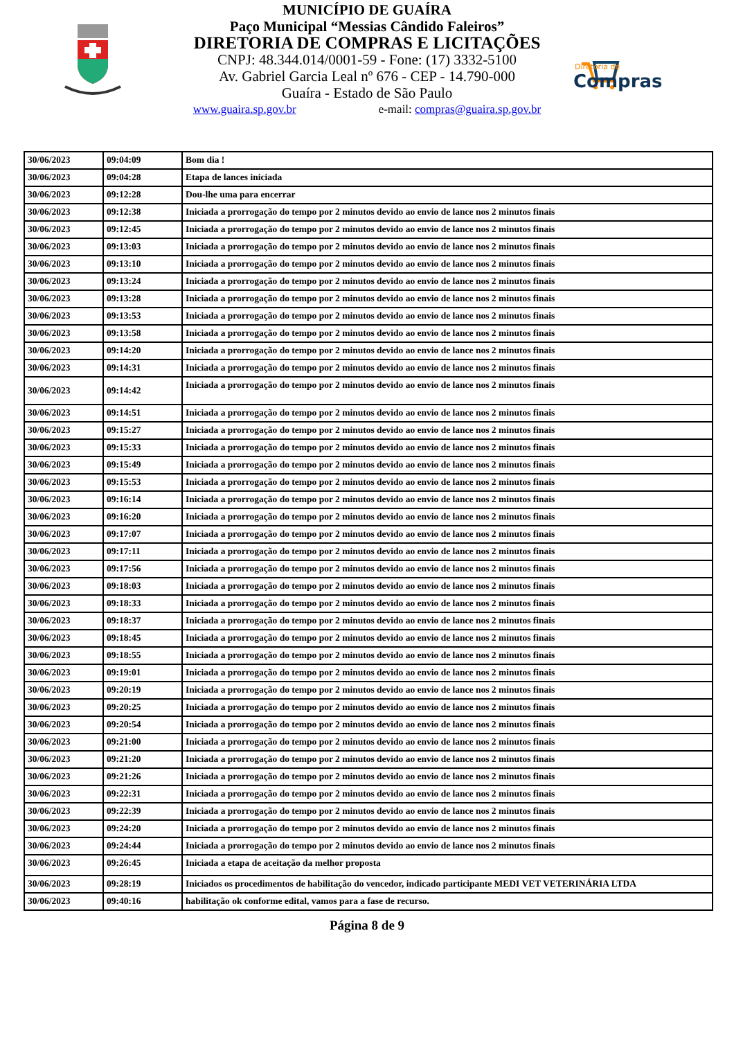MUNICÍPIO DE GUAÍRA
Paço Municipal “Messias Cândido Faleiros”
DIRETORIA DE COMPRAS E LICITAÇÕES
CNPJ: 48.344.014/0001-59 - Fone: (17) 3332-5100
Av. Gabriel Garcia Leal nº 676 - CEP - 14.790-000
Guaíra - Estado de São Paulo
www.guaira.sp.gov.br e-mail: compras@guaira.sp.gov.br
Diretoria de
Compras
| 30/06/2023 | 09:04:09 | Bom dia ! |
| 30/06/2023 | 09:04:28 | Etapa de lances iniciada |
| 30/06/2023 | 09:12:28 | Dou-lhe uma para encerrar |
| 30/06/2023 | 09:12:38 | Iniciada a prorrogação do tempo por 2 minutos devido ao envio de lance nos 2 minutos finais |
| 30/06/2023 | 09:12:45 | Iniciada a prorrogação do tempo por 2 minutos devido ao envio de lance nos 2 minutos finais |
| 30/06/2023 | 09:13:03 | Iniciada a prorrogação do tempo por 2 minutos devido ao envio de lance nos 2 minutos finais |
| 30/06/2023 | 09:13:10 | Iniciada a prorrogação do tempo por 2 minutos devido ao envio de lance nos 2 minutos finais |
| 30/06/2023 | 09:13:24 | Iniciada a prorrogação do tempo por 2 minutos devido ao envio de lance nos 2 minutos finais |
| 30/06/2023 | 09:13:28 | Iniciada a prorrogação do tempo por 2 minutos devido ao envio de lance nos 2 minutos finais |
| 30/06/2023 | 09:13:53 | Iniciada a prorrogação do tempo por 2 minutos devido ao envio de lance nos 2 minutos finais |
| 30/06/2023 | 09:13:58 | Iniciada a prorrogação do tempo por 2 minutos devido ao envio de lance nos 2 minutos finais |
| 30/06/2023 | 09:14:20 | Iniciada a prorrogação do tempo por 2 minutos devido ao envio de lance nos 2 minutos finais |
| 30/06/2023 | 09:14:31 | Iniciada a prorrogação do tempo por 2 minutos devido ao envio de lance nos 2 minutos finais |
| 30/06/2023 | 09:14:42 | Iniciada a prorrogação do tempo por 2 minutos devido ao envio de lance nos 2 minutos finais |
| 30/06/2023 | 09:14:51 | Iniciada a prorrogação do tempo por 2 minutos devido ao envio de lance nos 2 minutos finais |
| 30/06/2023 | 09:15:27 | Iniciada a prorrogação do tempo por 2 minutos devido ao envio de lance nos 2 minutos finais |
| 30/06/2023 | 09:15:33 | Iniciada a prorrogação do tempo por 2 minutos devido ao envio de lance nos 2 minutos finais |
| 30/06/2023 | 09:15:49 | Iniciada a prorrogação do tempo por 2 minutos devido ao envio de lance nos 2 minutos finais |
| 30/06/2023 | 09:15:53 | Iniciada a prorrogação do tempo por 2 minutos devido ao envio de lance nos 2 minutos finais |
| 30/06/2023 | 09:16:14 | Iniciada a prorrogação do tempo por 2 minutos devido ao envio de lance nos 2 minutos finais |
| 30/06/2023 | 09:16:20 | Iniciada a prorrogação do tempo por 2 minutos devido ao envio de lance nos 2 minutos finais |
| 30/06/2023 | 09:17:07 | Iniciada a prorrogação do tempo por 2 minutos devido ao envio de lance nos 2 minutos finais |
| 30/06/2023 | 09:17:11 | Iniciada a prorrogação do tempo por 2 minutos devido ao envio de lance nos 2 minutos finais |
| 30/06/2023 | 09:17:56 | Iniciada a prorrogação do tempo por 2 minutos devido ao envio de lance nos 2 minutos finais |
| 30/06/2023 | 09:18:03 | Iniciada a prorrogação do tempo por 2 minutos devido ao envio de lance nos 2 minutos finais |
| 30/06/2023 | 09:18:33 | Iniciada a prorrogação do tempo por 2 minutos devido ao envio de lance nos 2 minutos finais |
| 30/06/2023 | 09:18:37 | Iniciada a prorrogação do tempo por 2 minutos devido ao envio de lance nos 2 minutos finais |
| 30/06/2023 | 09:18:45 | Iniciada a prorrogação do tempo por 2 minutos devido ao envio de lance nos 2 minutos finais |
| 30/06/2023 | 09:18:55 | Iniciada a prorrogação do tempo por 2 minutos devido ao envio de lance nos 2 minutos finais |
| 30/06/2023 | 09:19:01 | Iniciada a prorrogação do tempo por 2 minutos devido ao envio de lance nos 2 minutos finais |
| 30/06/2023 | 09:20:19 | Iniciada a prorrogação do tempo por 2 minutos devido ao envio de lance nos 2 minutos finais |
| 30/06/2023 | 09:20:25 | Iniciada a prorrogação do tempo por 2 minutos devido ao envio de lance nos 2 minutos finais |
| 30/06/2023 | 09:20:54 | Iniciada a prorrogação do tempo por 2 minutos devido ao envio de lance nos 2 minutos finais |
| 30/06/2023 | 09:21:00 | Iniciada a prorrogação do tempo por 2 minutos devido ao envio de lance nos 2 minutos finais |
| 30/06/2023 | 09:21:20 | Iniciada a prorrogação do tempo por 2 minutos devido ao envio de lance nos 2 minutos finais |
| 30/06/2023 | 09:21:26 | Iniciada a prorrogação do tempo por 2 minutos devido ao envio de lance nos 2 minutos finais |
| 30/06/2023 | 09:22:31 | Iniciada a prorrogação do tempo por 2 minutos devido ao envio de lance nos 2 minutos finais |
| 30/06/2023 | 09:22:39 | Iniciada a prorrogação do tempo por 2 minutos devido ao envio de lance nos 2 minutos finais |
| 30/06/2023 | 09:24:20 | Iniciada a prorrogação do tempo por 2 minutos devido ao envio de lance nos 2 minutos finais |
| 30/06/2023 | 09:24:44 | Iniciada a prorrogação do tempo por 2 minutos devido ao envio de lance nos 2 minutos finais |
| 30/06/2023 | 09:26:45 | Iniciada a etapa de aceitação da melhor proposta |
| 30/06/2023 | 09:28:19 | Iniciados os procedimentos de habilitação do vencedor, indicado participante MEDI VET VETERINÁRIA LTDA |
| 30/06/2023 | 09:40:16 | habilitação ok conforme edital, vamos para a fase de recurso. |
Página 8 de 9